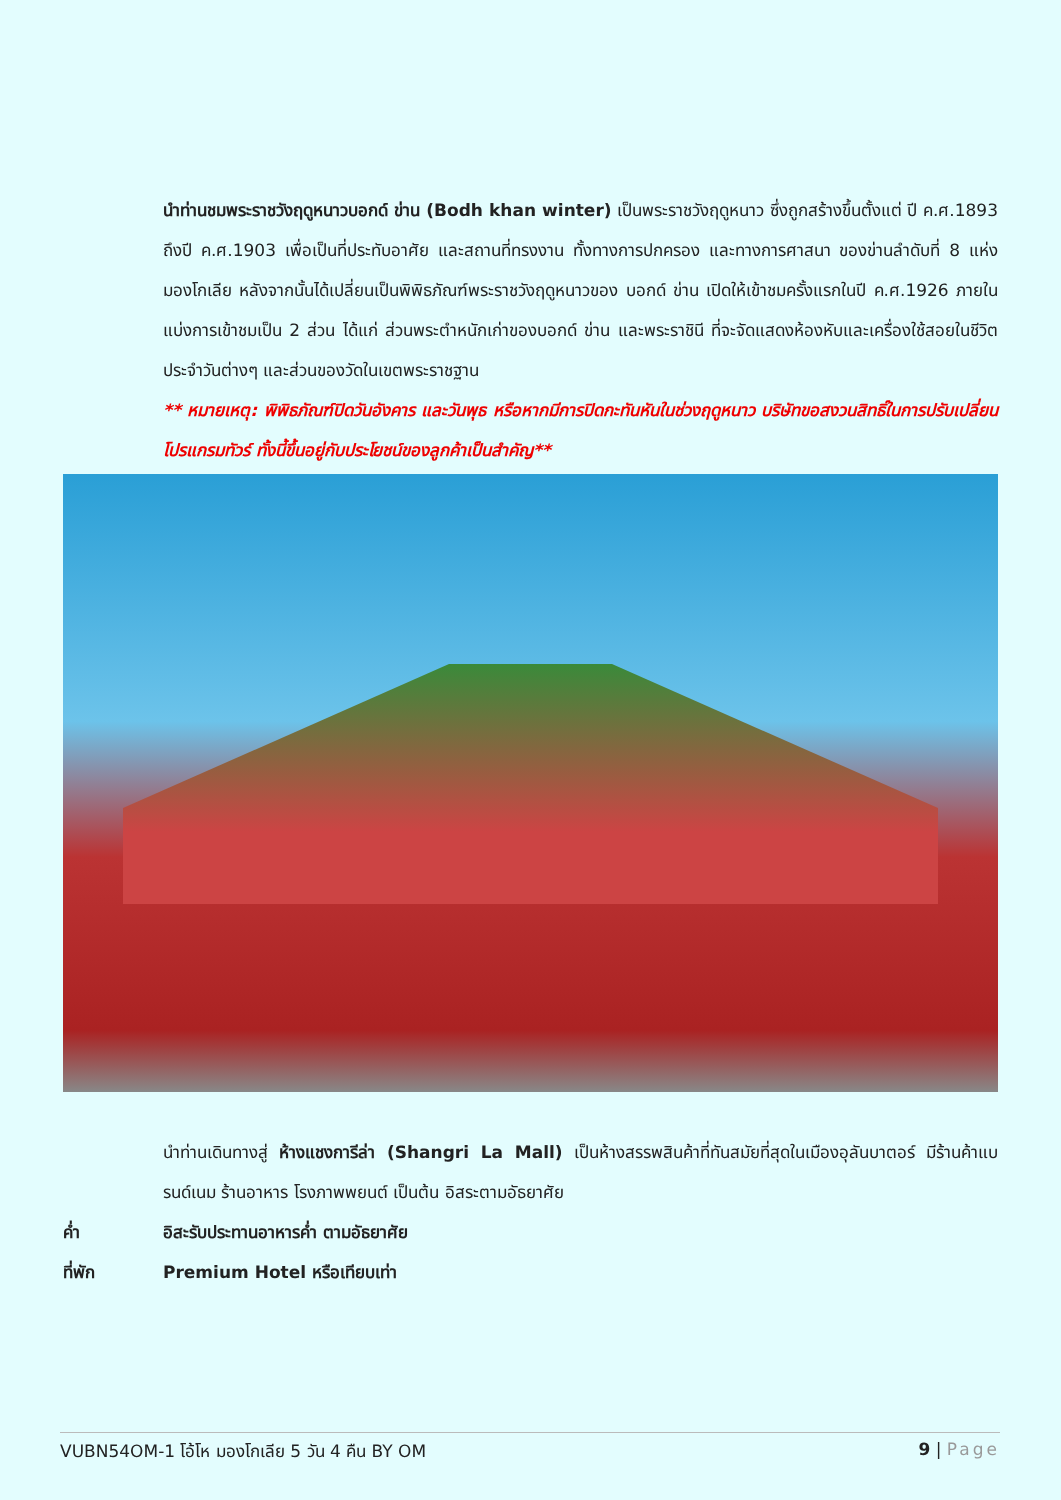นำท่านชมพระราชวังฤดูหนาวบอกด์ ข่าน (Bodh khan winter) เป็นพระราชวังฤดูหนาว ซึ่งถูกสร้างขึ้นตั้งแต่ ปี ค.ศ.1893 ถึงปี ค.ศ.1903 เพื่อเป็นที่ประทับอาศัย และสถานที่ทรงงาน ทั้งทางการปกครอง และทางการศาสนา ของข่านลำดับที่ 8 แห่งมองโกเลีย หลังจากนั้นได้เปลี่ยนเป็นพิพิธภัณฑ์พระราชวังฤดูหนาวของ บอกด์ ข่าน เปิดให้เข้าชมครั้งแรกในปี ค.ศ.1926 ภายในแบ่งการเข้าชมเป็น 2 ส่วน ได้แก่ ส่วนพระตำหนักเก่าของบอกด์ ข่าน และพระราชินี ที่จะจัดแสดงห้องหับและเครื่องใช้สอยในชีวิตประจำวันต่างๆ และส่วนของวัดในเขตพระราชฐาน
** หมายเหตุ: พิพิธภัณฑ์ปิดวันอังคาร และวันพุธ หรือหากมีการปิดกะทันหันในช่วงฤดูหนาว บริษัทขอสงวนสิทธิ์ในการปรับเปลี่ยนโปรแกรมทัวร์ ทั้งนี้ขึ้นอยู่กับประโยชน์ของลูกค้าเป็นสำคัญ**
นำท่านเดินทางสู่ ห้างแชงการีล่า (Shangri La Mall) เป็นห้างสรรพสินค้าที่ทันสมัยที่สุดในเมืองอุลันบาตอร์ มีร้านค้าแบรนด์เนม ร้านอาหาร โรงภาพพยนต์ เป็นต้น อิสระตามอัธยาศัย
ค่ำ อิสะรับประทานอาหารค่ำ ตามอัธยาศัย
ที่พัก Premium Hotel หรือเทียบเท่า
VUBN54OM-1 โอ้โห มองโกเลีย 5 วัน 4 คืน BY OM 9 | Page